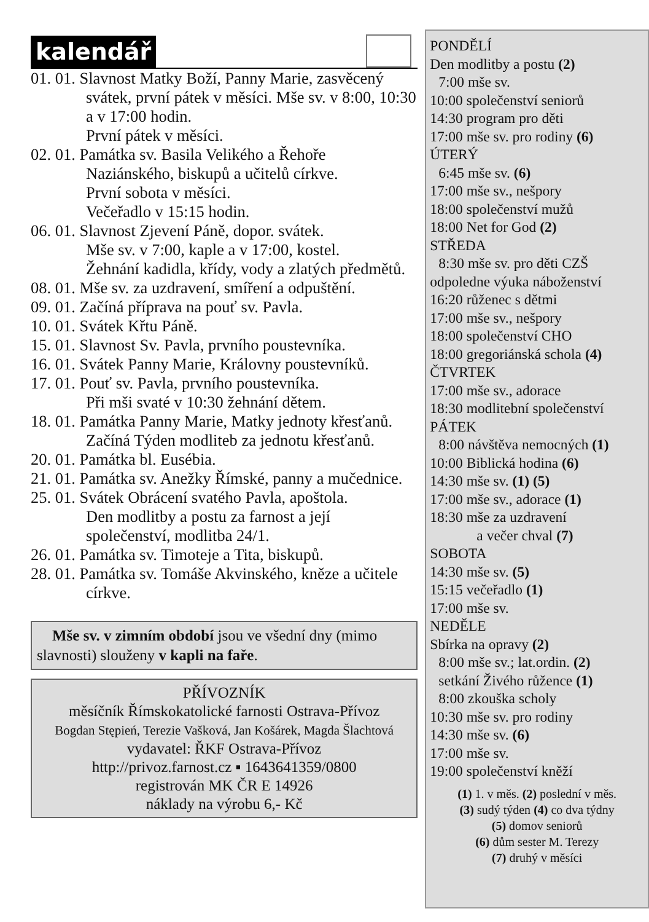kalendář
01. 01. Slavnost Matky Boží, Panny Marie, zasvěcený svátek, první pátek v měsíci. Mše sv. v 8:00, 10:30 a v 17:00 hodin.
První pátek v měsíci.
02. 01. Památka sv. Basila Velikého a Řehoře Naziánského, biskupů a učitelů církve.
První sobota v měsíci.
Večeřadlo v 15:15 hodin.
06. 01. Slavnost Zjevení Páně, dopor. svátek.
Mše sv. v 7:00, kaple a v 17:00, kostel.
Žehnání kadidla, křídy, vody a zlatých předmětů.
08. 01. Mše sv. za uzdravení, smíření a odpuštění.
09. 01. Začíná příprava na pouť sv. Pavla.
10. 01. Svátek Křtu Páně.
15. 01. Slavnost Sv. Pavla, prvního poustevníka.
16. 01. Svátek Panny Marie, Královny poustevníků.
17. 01. Pouť sv. Pavla, prvního poustevníka.
Při mši svaté v 10:30 žehnání dětem.
18. 01. Památka Panny Marie, Matky jednoty křesťanů.
Začíná Týden modliteb za jednotu křesťanů.
20. 01. Památka bl. Eusébia.
21. 01. Památka sv. Anežky Římské, panny a mučednice.
25. 01. Svátek Obrácení svatého Pavla, apoštola.
Den modlitby a postu za farnost a její společenství, modlitba 24/1.
26. 01. Památka sv. Timoteje a Tita, biskupů.
28. 01. Památka sv. Tomáše Akvinského, kněze a učitele církve.
Mše sv. v zimním období jsou ve všední dny (mimo slavnosti) slouženy v kapli na faře.
PŘÍVOZNÍK
měsíčník Římskokatolické farnosti Ostrava-Přívoz
Bogdan Stępień, Terezie Vašková, Jan Košárek, Magda Šlachtová
vydavatel: ŘKF Ostrava-Přívoz
http://privoz.farnost.cz ▪ 1643641359/0800
registrován MK ČR E 14926
náklady na výrobu 6,- Kč
PONDĚLÍ
Den modlitby a postu (2)
7:00 mše sv.
10:00 společenství seniorů
14:30 program pro děti
17:00 mše sv. pro rodiny (6)
ÚTERÝ
6:45 mše sv. (6)
17:00 mše sv., nešpory
18:00 společenství mužů
18:00 Net for God (2)
STŘEDA
8:30 mše sv. pro děti CZŠ
odpoledne výuka náboženství
16:20 růženec s dětmi
17:00 mše sv., nešpory
18:00 společenství CHO
18:00 gregoriánská schola (4)
ČTVRTEK
17:00 mše sv., adorace
18:30 modlitební společenství
PÁTEK
8:00 návštěva nemocných (1)
10:00 Biblická hodina (6)
14:30 mše sv. (1) (5)
17:00 mše sv., adorace (1)
18:30 mše za uzdravení
a večer chval (7)
SOBOTA
14:30 mše sv. (5)
15:15 večeřadlo (1)
17:00 mše sv.
NEDĚLE
Sbírka na opravy (2)
8:00 mše sv.; lat.ordin. (2)
setkání Živého růžence (1)
8:00 zkouška scholy
10:30 mše sv. pro rodiny
14:30 mše sv. (6)
17:00 mše sv.
19:00 společenství kněží
(1) 1. v měs. (2) poslední v měs.
(3) sudý týden (4) co dva týdny
(5) domov seniorů
(6) dům sester M. Terezy
(7) druhý v měsíci